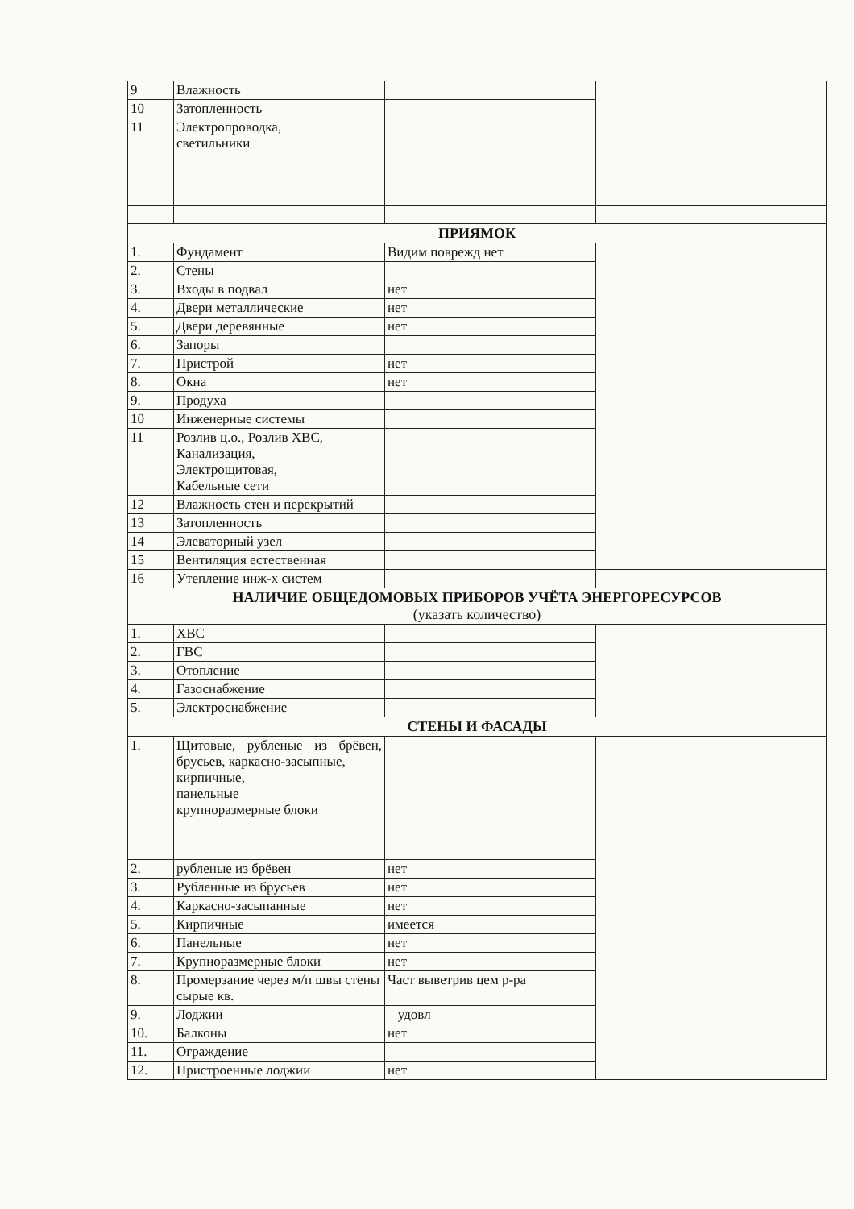| 9 | Влажность | | |
| 10 | Затопленность | | |
| 11 | Электропроводка, светильники | | |
| ПРИЯМОК | | | |
| 1. | Фундамент | Видим поврежд нет | |
| 2. | Стены | | |
| 3. | Входы в подвал | нет | |
| 4. | Двери металлические | нет | |
| 5. | Двери деревянные | нет | |
| 6. | Запоры | | |
| 7. | Пристрой | нет | |
| 8. | Окна | нет | |
| 9. | Продуха | | |
| 10 | Инженерные системы | | |
| 11 | Розлив ц.о., Розлив ХВС, Канализация, Электрощитовая, Кабельные сети | | |
| 12 | Влажность стен и перекрытий | | |
| 13 | Затопленность | | |
| 14 | Элеваторный узел | | |
| 15 | Вентиляция естественная | | |
| 16 | Утепление инж-х систем | | |
| НАЛИЧИЕ ОБЩЕДОМОВЫХ ПРИБОРОВ УЧЁТА ЭНЕРГОРЕСУРСОВ (указать количество) | | | |
| 1. | ХВС | | |
| 2. | ГВС | | |
| 3. | Отопление | | |
| 4. | Газоснабжение | | |
| 5. | Электроснабжение | | |
| СТЕНЫ И ФАСАДЫ | | | |
| 1. | Щитовые, рубленые из брёвен, брусьев, каркасно-засыпные, кирпичные, панельные крупноразмерные блоки | | |
| 2. | рубленые из брёвен | нет | |
| 3. | Рубленные из брусьев | нет | |
| 4. | Каркасно-засыпанные | нет | |
| 5. | Кирпичные | имеется | |
| 6. | Панельные | нет | |
| 7. | Крупноразмерные блоки | нет | |
| 8. | Промерзание через м/п швы стены сырые кв. | Част выветрив цем р-ра | |
| 9. | Лоджии | удовл | |
| 10. | Балконы | нет | |
| 11. | Ограждение | | |
| 12. | Пристроенные лоджии | нет | |